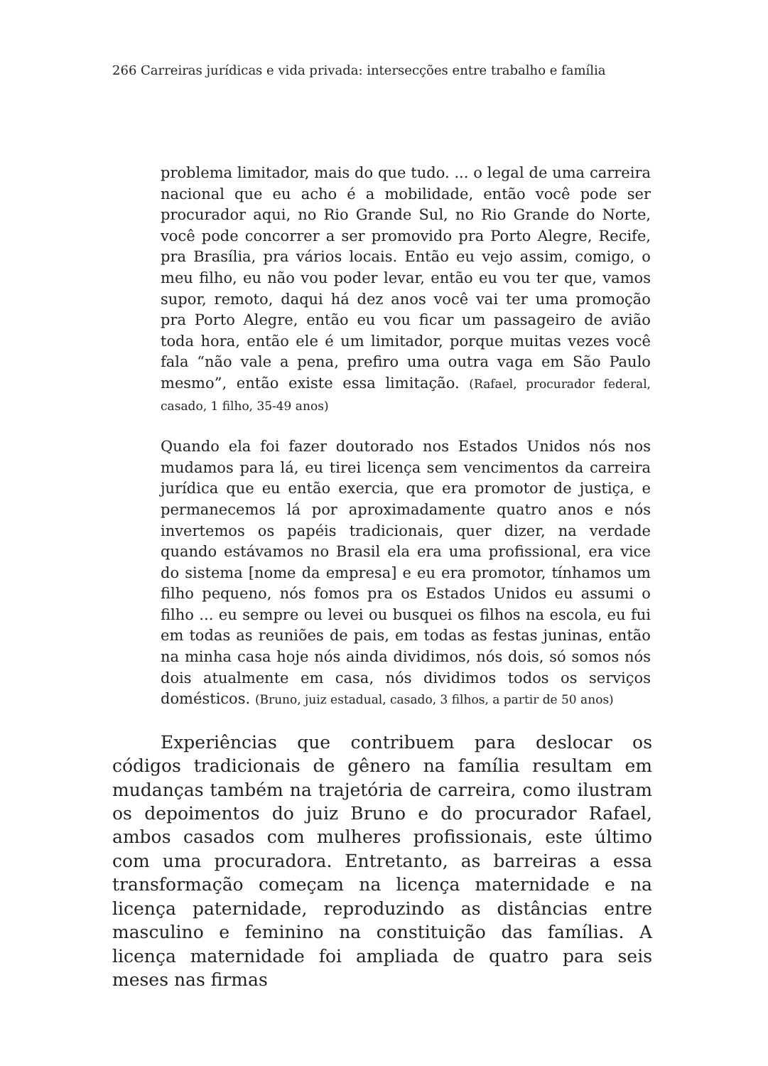266 Carreiras jurídicas e vida privada: intersecções entre trabalho e família
problema limitador, mais do que tudo. ... o legal de uma carreira nacional que eu acho é a mobilidade, então você pode ser procurador aqui, no Rio Grande Sul, no Rio Grande do Norte, você pode concorrer a ser promovido pra Porto Alegre, Recife, pra Brasília, pra vários locais. Então eu vejo assim, comigo, o meu filho, eu não vou poder levar, então eu vou ter que, vamos supor, remoto, daqui há dez anos você vai ter uma promoção pra Porto Alegre, então eu vou ficar um passageiro de avião toda hora, então ele é um limitador, porque muitas vezes você fala “não vale a pena, prefiro uma outra vaga em São Paulo mesmo”, então existe essa limitação. (Rafael, procurador federal, casado, 1 filho, 35-49 anos)
Quando ela foi fazer doutorado nos Estados Unidos nós nos mudamos para lá, eu tirei licença sem vencimentos da carreira jurídica que eu então exercia, que era promotor de justiça, e permanecemos lá por aproximadamente quatro anos e nós invertemos os papéis tradicionais, quer dizer, na verdade quando estávamos no Brasil ela era uma profissional, era vice do sistema [nome da empresa] e eu era promotor, tínhamos um filho pequeno, nós fomos pra os Estados Unidos eu assumi o filho ... eu sempre ou levei ou busquei os filhos na escola, eu fui em todas as reuniões de pais, em todas as festas juninas, então na minha casa hoje nós ainda dividimos, nós dois, só somos nós dois atualmente em casa, nós dividimos todos os serviços domésticos. (Bruno, juiz estadual, casado, 3 filhos, a partir de 50 anos)
Experiências que contribuem para deslocar os códigos tradicionais de gênero na família resultam em mudanças também na trajetória de carreira, como ilustram os depoimentos do juiz Bruno e do procurador Rafael, ambos casados com mulheres profissionais, este último com uma procuradora. Entretanto, as barreiras a essa transformação começam na licença maternidade e na licença paternidade, reproduzindo as distâncias entre masculino e feminino na constituição das famílias. A licença maternidade foi ampliada de quatro para seis meses nas firmas